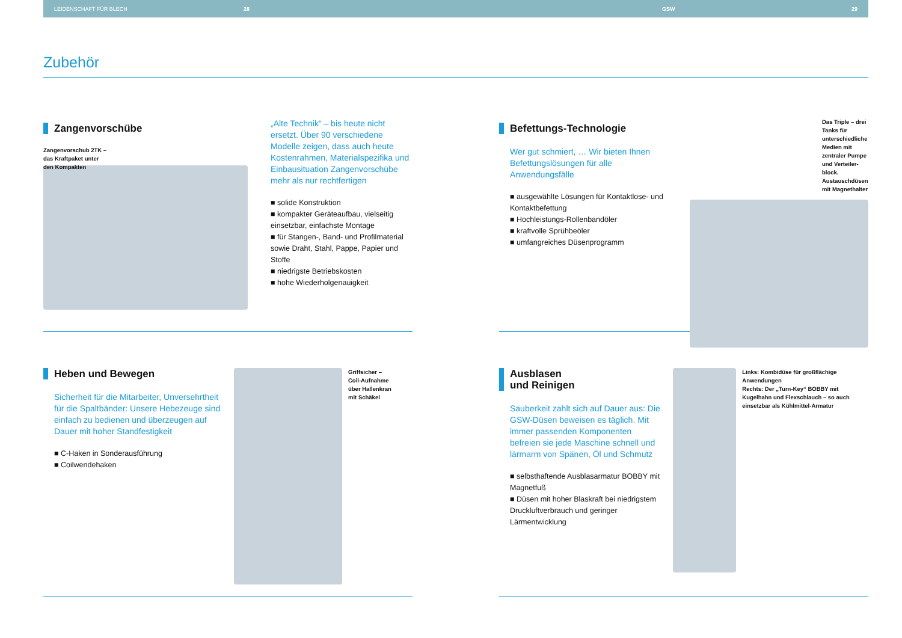LEIDENSCHAFT FÜR BLECH 28 GSW 29
Zubehör
Zangenvorschübe
Zangenvorschub 2TK –
das Kraftpaket unter
den Kompakten
„Alte Technik“ – bis heute nicht ersetzt. Über 90 verschiedene Modelle zeigen, dass auch heute Kostenrahmen, Material­spezifika und Einbausituation Zangenvorschübe mehr als nur rechtfertigen
■ solide Konstruktion
■ kompakter Geräteaufbau, vielseitig einsetzbar, einfachste Montage
■ für Stangen-, Band- und Profilmaterial sowie Draht, Stahl, Pappe, Papier und Stoffe
■ niedrigste Betriebskosten
■ hohe Wiederholgenauigkeit
Befettungs-Technologie
Wer gut schmiert, … Wir bieten Ihnen Befettungslösungen für alle Anwendungsfälle
■ ausgewählte Lösungen für Kontaktlose- und Kontaktbefettung
■ Hochleistungs-Rollenbandöler
■ kraftvolle Sprühbeöler
■ umfangreiches Düsenprogramm
Das Triple – drei Tanks für unterschiedliche Medien mit zentraler Pumpe und Verteiler­block. Austauschdüsen mit Magnethalter
Heben und Bewegen
Sicherheit für die Mitarbeiter, Unversehrtheit für die Spalt­bänder: Unsere Hebezeuge sind einfach zu bedienen und überzeugen auf Dauer mit hoher Standfestigkeit
■ C-Haken in Sonderausführung
■ Coilwendehaken
Griffsicher –
Coil-Aufnahme
über Hallenkran
mit Schäkel
Ausblasen
und Reinigen
Sauberkeit zahlt sich auf Dauer aus: Die GSW-Düsen beweisen es täglich. Mit immer passenden Komponenten befreien sie jede Maschine schnell und lärmarm von Spänen, Öl und Schmutz
■ selbsthaftende Ausblasarmatur BOBBY mit Magnetfuß
■ Düsen mit hoher Blaskraft bei niedrigs­tem Druckluftverbrauch und geringer Lärmentwicklung
Links: Kombidüse für großflächige Anwendungen
Rechts: Der „Turn-Key“ BOBBY mit Kugelhahn und Flexschlauch – so auch einsetzbar als Kühlmittel-Armatur